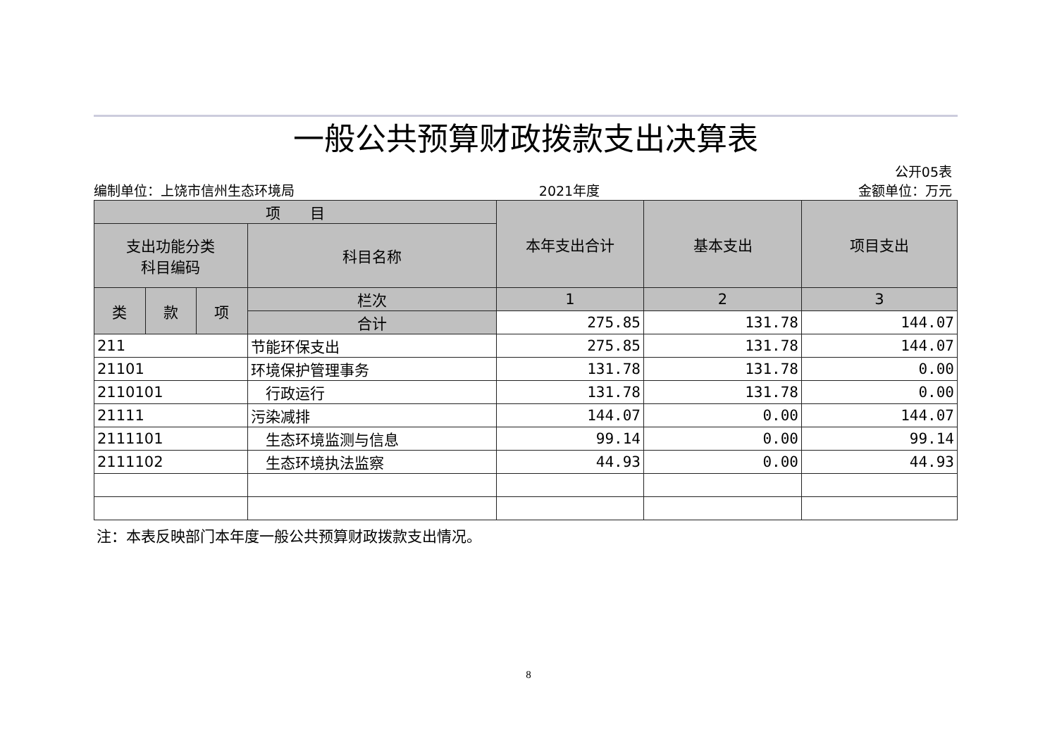一般公共预算财政拨款支出决算表
公开05表
编制单位：上饶市信州生态环境局 2021年度 金额单位：万元
| 项 目 | | | | 本年支出合计 | 基本支出 | 项目支出 |
| --- | --- | --- | --- | --- | --- | --- |
| 支出功能分类 科目编码 | | | 科目名称 | | | |
| 类 | 款 | 项 | 栏次 | 1 | 2 | 3 |
| | | | 合计 | 275.85 | 131.78 | 144.07 |
| 211 | | | 节能环保支出 | 275.85 | 131.78 | 144.07 |
| 21101 | | | 环境保护管理事务 | 131.78 | 131.78 | 0.00 |
| 2110101 | | | 行政运行 | 131.78 | 131.78 | 0.00 |
| 21111 | | | 污染减排 | 144.07 | 0.00 | 144.07 |
| 2111101 | | | 生态环境监测与信息 | 99.14 | 0.00 | 99.14 |
| 2111102 | | | 生态环境执法监察 | 44.93 | 0.00 | 44.93 |
注：本表反映部门本年度一般公共预算财政拨款支出情况。
8